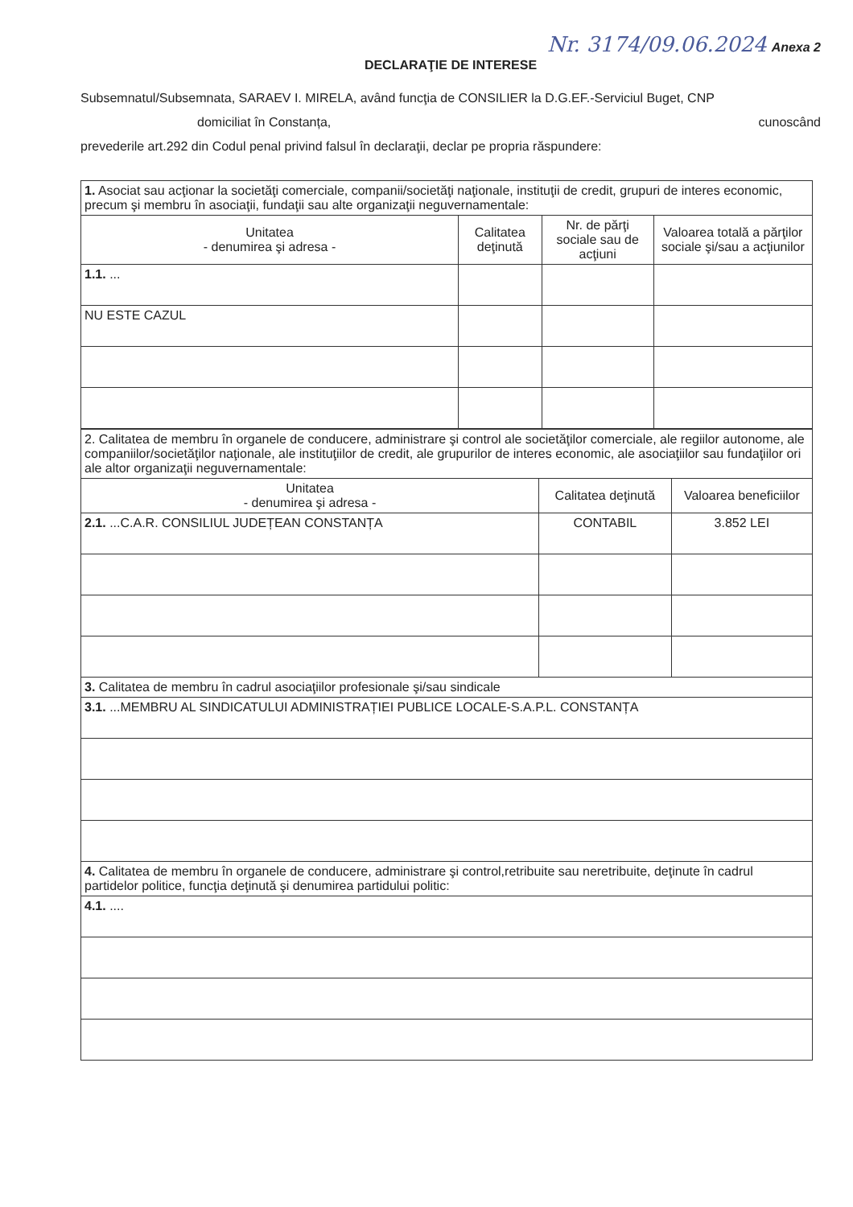Nr. 3174/09.06.2024 Anexa 2
DECLARAŢIE DE INTERESE
Subsemnatul/Subsemnata, SARAEV I. MIRELA, având funcţia de CONSILIER la D.G.EF.-Serviciul Buget, CNP
domiciliat în Constanța, cunoscând
prevederile art.292 din Codul penal privind falsul în declaraţii, declar pe propria răspundere:
| 1. Asociat sau acţionar la societăţi comerciale, companii/societăţi naţionale, instituţii de credit, grupuri de interes economic, precum şi membru în asociaţii, fundaţii sau alte organizaţii neguvernamentale: | | | |
| Unitatea - denumirea şi adresa - | Calitatea deţinută | Nr. de părţi sociale sau de acţiuni | Valoarea totală a părţilor sociale şi/sau a acţiunilor |
| 1.1. ... | | | |
| NU ESTE CAZUL | | | |
| 2. Calitatea de membru în organele de conducere, administrare şi control ale societăţilor comerciale, ale regiilor autonome, ale companiilor/societăţilor naţionale, ale instituţiilor de credit, ale grupurilor de interes economic, ale asociaţiilor sau fundaţiilor ori ale altor organizaţii neguvernamentale: | | |
| Unitatea - denumirea şi adresa - | Calitatea deţinută | Valoarea beneficiilor |
| 2.1. ...C.A.R. CONSILIUL JUDEȚEAN CONSTANȚA | CONTABIL | 3.852 LEI |
| 3. Calitatea de membru în cadrul asociaţiilor profesionale şi/sau sindicale | | |
| 3.1. ...MEMBRU AL SINDICATULUI ADMINISTRAȚIEI PUBLICE LOCALE-S.A.P.L. CONSTANȚA | | |
| 4. Calitatea de membru în organele de conducere, administrare şi control,retribuite sau neretribuite, deţinute în cadrul partidelor politice, funcţia deţinută şi denumirea partidului politic: | | |
| 4.1. .... | | |